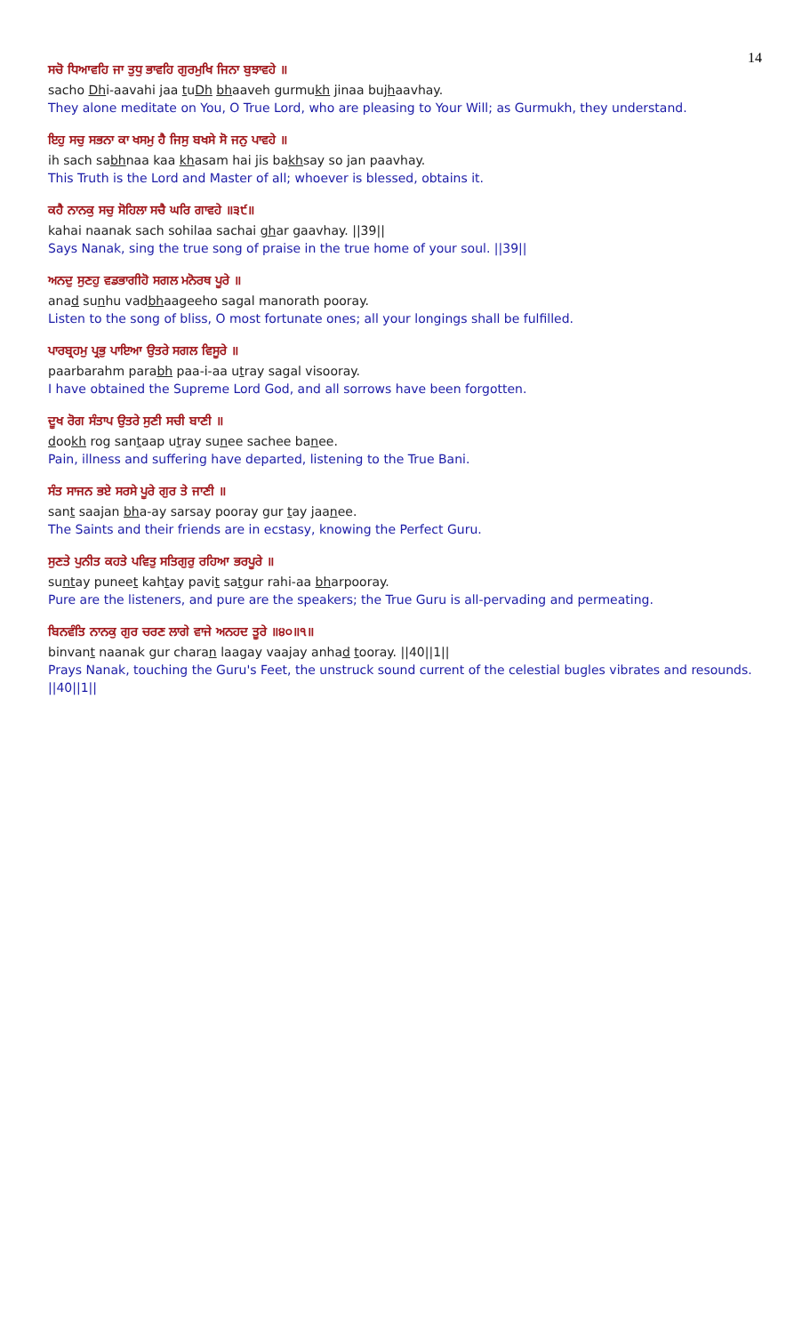14
ਸਚੋ ਧਿਆਵਹਿ ਜਾ ਤੁਧੁ ਭਾਵਹਿ ਗੁਰਮੁਖਿ ਜਿਨਾ ਬੁਝਾਵਹੇ ॥
sacho Dhi-aavahi jaa tuDh bhaaveh gurmukh jinaa bujhaavhay.
They alone meditate on You, O True Lord, who are pleasing to Your Will; as Gurmukh, they understand.
ਇਹੁ ਸਚੁ ਸਭਨਾ ਕਾ ਖਸਮੁ ਹੈ ਜਿਸੁ ਬਖਸੇ ਸੋ ਜਨੁ ਪਾਵਹੇ ॥
ih sach sabhnaa kaa khasam hai jis bakhsay so jan paavhay.
This Truth is the Lord and Master of all; whoever is blessed, obtains it.
ਕਹੈ ਨਾਨਕੁ ਸਚੁ ਸੋਹਿਲਾ ਸਚੈ ਘਰਿ ਗਾਵਹੇ ॥੩੯॥
kahai naanak sach sohilaa sachai ghar gaavhay. ||39||
Says Nanak, sing the true song of praise in the true home of your soul. ||39||
ਅਨਦੁ ਸੁਣਹੁ ਵਡਭਾਗੀਹੋ ਸਗਲ ਮਨੋਰਥ ਪੂਰੇ ॥
anad sunhu vadbhaageeho sagal manorath pooray.
Listen to the song of bliss, O most fortunate ones; all your longings shall be fulfilled.
ਪਾਰਬ੍ਰਹਮੁ ਪ੍ਰਭੁ ਪਾਇਆ ਉਤਰੇ ਸਗਲ ਵਿਸੂਰੇ ॥
paarbarahm parabh paa-i-aa utray sagal visooray.
I have obtained the Supreme Lord God, and all sorrows have been forgotten.
ਦੂਖ ਰੋਗ ਸੰਤਾਪ ਉਤਰੇ ਸੁਣੀ ਸਚੀ ਬਾਣੀ ॥
dookh rog santaap utray sunee sachee banee.
Pain, illness and suffering have departed, listening to the True Bani.
ਸੰਤ ਸਾਜਨ ਭਏ ਸਰਸੇ ਪੂਰੇ ਗੁਰ ਤੇ ਜਾਣੀ ॥
sant saajan bha-ay sarsay pooray gur tay jaanee.
The Saints and their friends are in ecstasy, knowing the Perfect Guru.
ਸੁਣਤੇ ਪੁਨੀਤ ਕਹਤੇ ਪਵਿਤੁ ਸਤਿਗੁਰੁ ਰਹਿਆ ਭਰਪੂਰੇ ॥
suntay puneet kahtay pavit satgur rahi-aa bharpooray.
Pure are the listeners, and pure are the speakers; the True Guru is all-pervading and permeating.
ਬਿਨਵੰਤਿ ਨਾਨਕੁ ਗੁਰ ਚਰਣ ਲਾਗੇ ਵਾਜੇ ਅਨਹਦ ਤੂਰੇ ॥੪੦॥੧॥
binvant naanak gur charan laagay vaajay anhad tooray. ||40||1||
Prays Nanak, touching the Guru's Feet, the unstruck sound current of the celestial bugles vibrates and resounds. ||40||1||